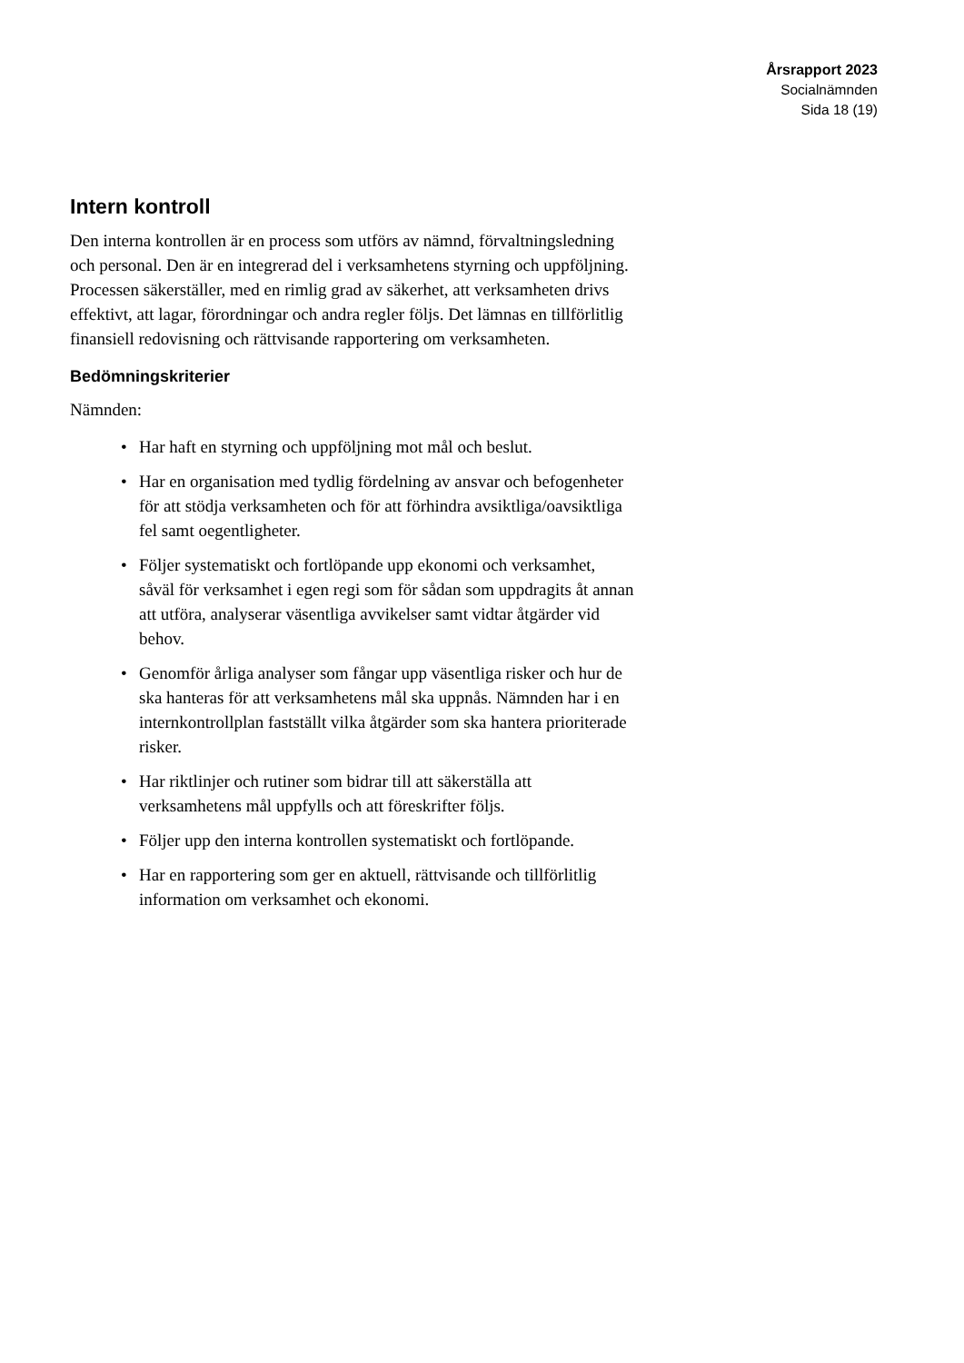Årsrapport 2023
Socialnämnden
Sida 18 (19)
Intern kontroll
Den interna kontrollen är en process som utförs av nämnd, förvalt­ningsledning och personal. Den är en integrerad del i verksamhetens styrning och uppföljning. Processen säkerställer, med en rimlig grad av säkerhet, att verksamheten drivs effektivt, att lagar, förordningar och andra regler följs. Det lämnas en tillförlitlig finansiell redovisning och rättvisande rapportering om verksamheten.
Bedömningskriterier
Nämnden:
• Har haft en styrning och uppföljning mot mål och beslut.
• Har en organisation med tydlig fördelning av ansvar och befo­genheter för att stödja verksamheten och för att förhindra av­siktliga/oavsiktliga fel samt oegentligheter.
• Följer systematiskt och fortlöpande upp ekonomi och verk­samhet, såväl för verksamhet i egen regi som för sådan som uppdragits åt annan att utföra, analyserar väsentliga avvikelser samt vidtar åtgärder vid behov.
• Genomför årliga analyser som fångar upp väsentliga risker och hur de ska hanteras för att verksamhetens mål ska uppnås. Nämnden har i en internkontrollplan fastställt vilka åtgärder som ska hantera prioriterade risker.
• Har riktlinjer och rutiner som bidrar till att säkerställa att verksamhetens mål uppfylls och att föreskrifter följs.
• Följer upp den interna kontrollen systematiskt och fortlö­pande.
• Har en rapportering som ger en aktuell, rättvisande och tillför­litlig information om verksamhet och ekonomi.